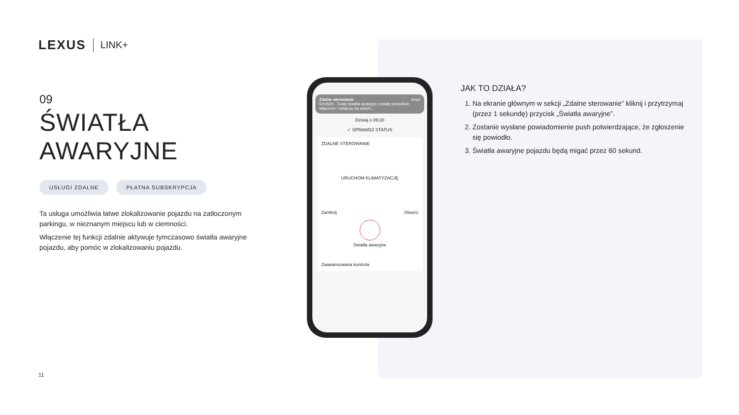LEXUS LINK+
09
ŚWIATŁA AWARYJNE
USŁUGI ZDALNE PŁATNA SUBSKRYPCJA
Ta usługa umożliwia łatwe zlokalizowanie pojazdu na zatłoczonym parkingu, w nieznanym miejscu lub w ciemności.
Włączenie tej funkcji zdalnie aktywuje tymczasowo światła awaryjne pojazdu, aby pomóc w zlokalizowaniu pojazdu.
Zdalne sterowanie teraz
RX450h : Twoje światła awaryjne zostały pomyślnie włączone i wyłączą się autom...
Dzisiaj o 09:20
✓ SPRAWDŹ STATUS
ZDALNE STEROWANIE
URUCHOM KLIMATYZACJĘ
Zamknij Otwórz
Światła awaryjne
Zaawansowana kontrola
JAK TO DZIAŁA?
1. Na ekranie głównym w sekcji „Zdalne sterowanie” kliknij i przytrzymaj (przez 1 sekundę) przycisk „Światła awaryjne”.
2. Zostanie wysłane powiadomienie push potwierdzające, że zgłoszenie się powiodło.
3. Światła awaryjne pojazdu będą migać przez 60 sekund.
11